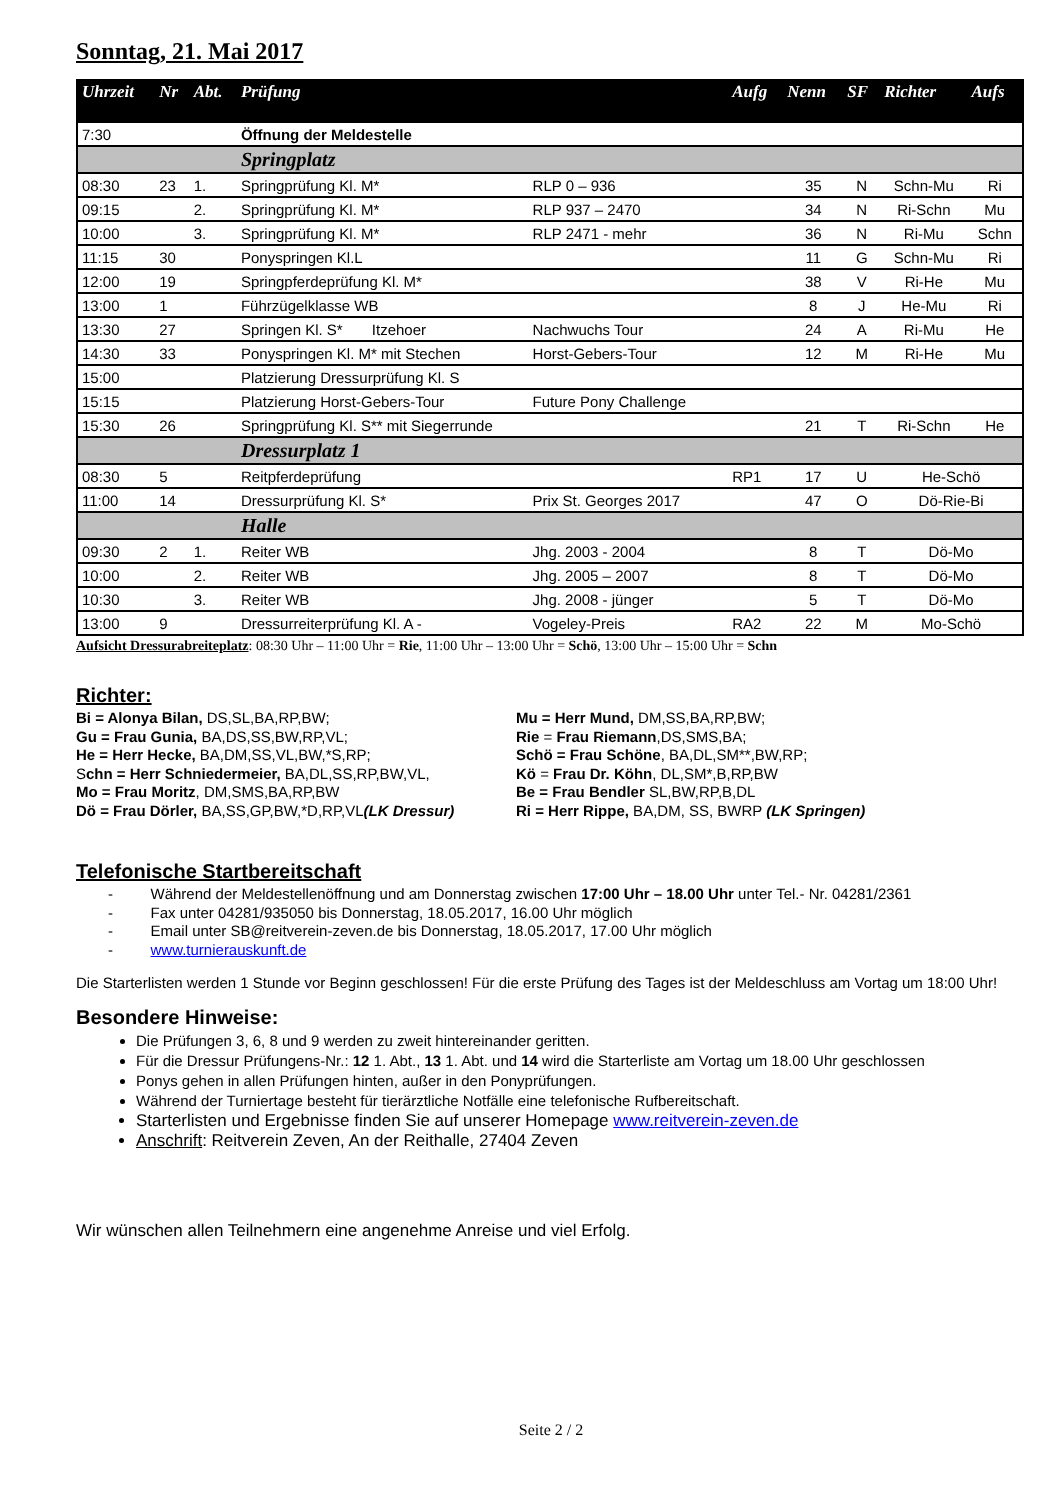Sonntag, 21. Mai 2017
| Uhrzeit | Nr | Abt. | Prüfung | | Aufg | Nenn | SF | Richter | Aufs |
| --- | --- | --- | --- | --- | --- | --- | --- | --- | --- |
| 7:30 | | | Öffnung der Meldestelle | | | | | | |
| | | | Springplatz | | | | | | |
| 08:30 | 23 | 1. | Springprüfung Kl. M* | RLP 0 – 936 | | 35 | N | Schn-Mu | Ri |
| 09:15 | | 2. | Springprüfung Kl. M* | RLP 937 – 2470 | | 34 | N | Ri-Schn | Mu |
| 10:00 | | 3. | Springprüfung Kl. M* | RLP 2471 - mehr | | 36 | N | Ri-Mu | Schn |
| 11:15 | 30 | | Ponyspringen Kl.L | | | 11 | G | Schn-Mu | Ri |
| 12:00 | 19 | | Springpferdeprüfung Kl. M* | | | 38 | V | Ri-He | Mu |
| 13:00 | 1 | | Führzügelklasse WB | | | 8 | J | He-Mu | Ri |
| 13:30 | 27 | | Springen Kl. S* Itzehoer | Nachwuchs Tour | | 24 | A | Ri-Mu | He |
| 14:30 | 33 | | Ponyspringen Kl. M* mit Stechen | Horst-Gebers-Tour | | 12 | M | Ri-He | Mu |
| 15:00 | | | Platzierung Dressurprüfung Kl. S | | | | | | |
| 15:15 | | | Platzierung Horst-Gebers-Tour | Future Pony Challenge | | | | | |
| 15:30 | 26 | | Springprüfung Kl. S** mit Siegerrunde | | | 21 | T | Ri-Schn | He |
| | | | Dressurplatz 1 | | | | | | |
| 08:30 | 5 | | Reitpferdeprüfung | | RP1 | 17 | U | He-Schö | |
| 11:00 | 14 | | Dressurprüfung Kl. S* | Prix St. Georges 2017 | | 47 | O | Dö-Rie-Bi | |
| | | | Halle | | | | | | |
| 09:30 | 2 | 1. | Reiter WB | Jhg. 2003 - 2004 | | 8 | T | Dö-Mo | |
| 10:00 | | 2. | Reiter WB | Jhg. 2005 – 2007 | | 8 | T | Dö-Mo | |
| 10:30 | | 3. | Reiter WB | Jhg. 2008 - jünger | | 5 | T | Dö-Mo | |
| 13:00 | 9 | | Dressurreiterprüfung Kl. A - | Vogeley-Preis | RA2 | 22 | M | Mo-Schö | |
Aufsicht Dressurabreiteplatz: 08:30 Uhr – 11:00 Uhr = Rie, 11:00 Uhr – 13:00 Uhr = Schö, 13:00 Uhr – 15:00 Uhr = Schn
Richter:
Bi = Alonya Bilan, DS,SL,BA,RP,BW;
Gu = Frau Gunia, BA,DS,SS,BW,RP,VL;
He = Herr Hecke, BA,DM,SS,VL,BW,*S,RP;
Schn = Herr Schniedermeier, BA,DL,SS,RP,BW,VL,
Mo = Frau Moritz, DM,SMS,BA,RP,BW
Dö = Frau Dörler, BA,SS,GP,BW,*D,RP,VL(LK Dressur)
Mu = Herr Mund, DM,SS,BA,RP,BW;
Rie = Frau Riemann,DS,SMS,BA;
Schö = Frau Schöne, BA,DL,SM**,BW,RP;
Kö = Frau Dr. Köhn, DL,SM*,B,RP,BW
Be = Frau Bendler SL,BW,RP,B,DL
Ri = Herr Rippe, BA,DM, SS, BWRP (LK Springen)
Telefonische Startbereitschaft
- Während der Meldestellenöffnung und am Donnerstag zwischen 17:00 Uhr – 18.00 Uhr unter Tel.- Nr. 04281/2361
- Fax unter 04281/935050 bis Donnerstag, 18.05.2017, 16.00 Uhr möglich
- Email unter SB@reitverein-zeven.de bis Donnerstag, 18.05.2017, 17.00 Uhr möglich
- www.turnierauskunft.de
Die Starterlisten werden 1 Stunde vor Beginn geschlossen! Für die erste Prüfung des Tages ist der Meldeschluss am Vortag um 18:00 Uhr!
Besondere Hinweise:
Die Prüfungen 3, 6, 8 und 9 werden zu zweit hintereinander geritten.
Für die Dressur Prüfungens-Nr.: 12 1. Abt., 13 1. Abt. und 14 wird die Starterliste am Vortag um 18.00 Uhr geschlossen
Ponys gehen in allen Prüfungen hinten, außer in den Ponyprüfungen.
Während der Turniertage besteht für tierärztliche Notfälle eine telefonische Rufbereitschaft.
Starterlisten und Ergebnisse finden Sie auf unserer Homepage www.reitverein-zeven.de
Anschrift: Reitverein Zeven, An der Reithalle, 27404 Zeven
Wir wünschen allen Teilnehmern eine angenehme Anreise und viel Erfolg.
Seite 2 / 2